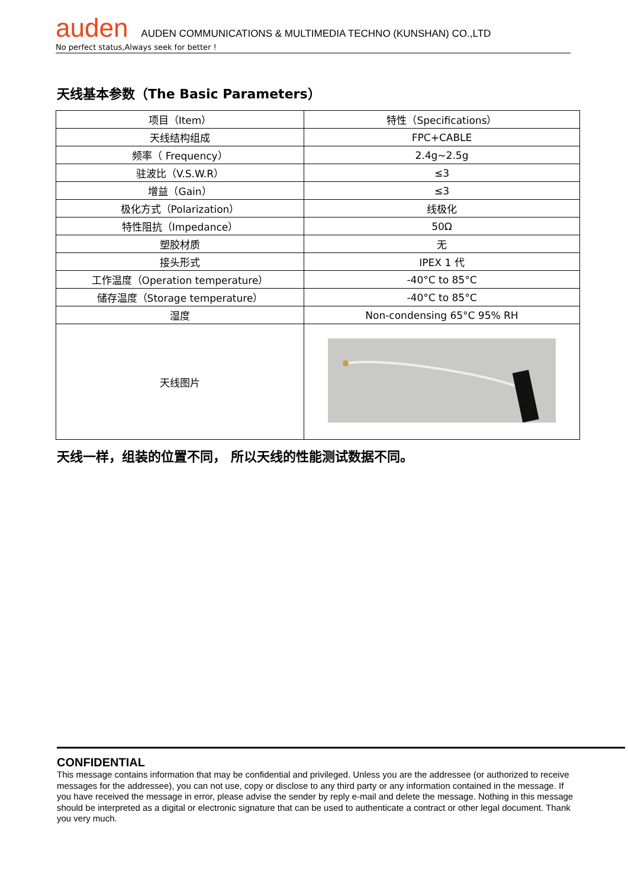auden AUDEN COMMUNICATIONS & MULTIMEDIA TECHNO (KUNSHAN) CO.,LTD
No perfect status,Always seek for better !
天线基本参数（The Basic Parameters）
| 项目（Item） | 特性（Specifications） |
| 天线结构组成 | FPC+CABLE |
| 频率（ Frequency） | 2.4g~2.5g |
| 驻波比（V.S.W.R） | ≤3 |
| 增益（Gain） | ≤3 |
| 极化方式（Polarization） | 线极化 |
| 特性阻抗（Impedance） | 50Ω |
| 塑胶材质 | 无 |
| 接头形式 | IPEX 1 代 |
| 工作温度（Operation temperature） | -40°C to 85°C |
| 储存温度（Storage temperature） | -40°C to 85°C |
| 湿度 | Non-condensing 65°C 95% RH |
| 天线图片 | |
天线一样，组装的位置不同， 所以天线的性能测试数据不同。
CONFIDENTIAL
This message contains information that may be confidential and privileged. Unless you are the addressee (or authorized to receive messages for the addressee), you can not use, copy or disclose to any third party or any information contained in the message. If you have received the message in error, please advise the sender by reply e-mail and delete the message. Nothing in this message should be interpreted as a digital or electronic signature that can be used to authenticate a contract or other legal document. Thank you very much.